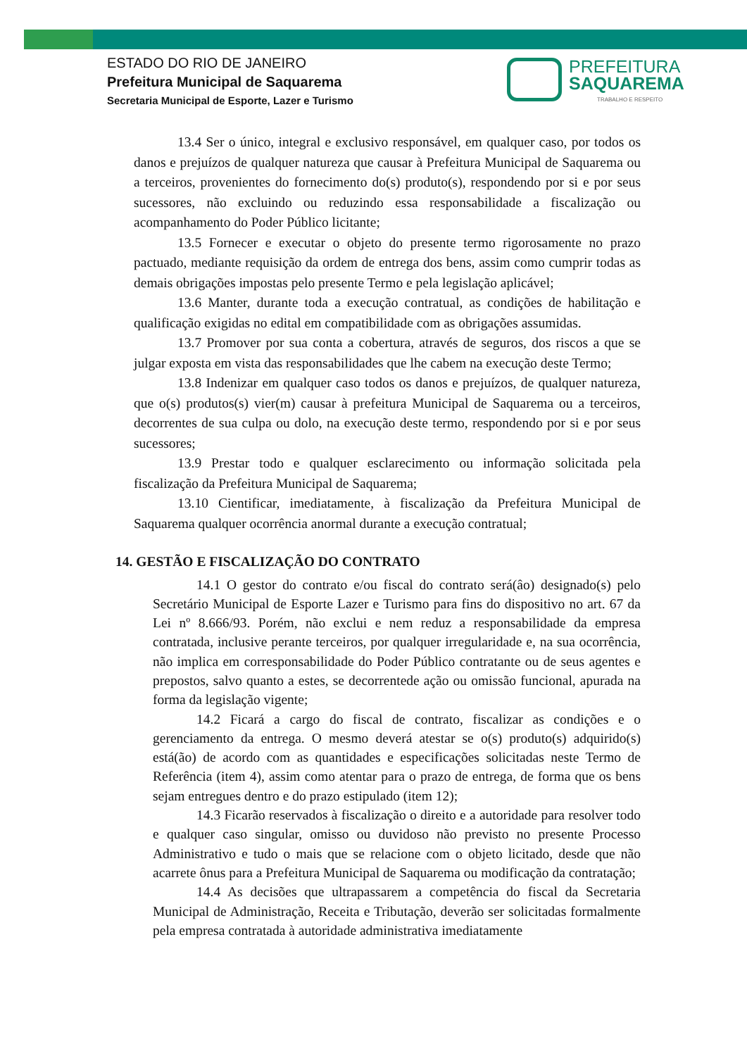ESTADO DO RIO DE JANEIRO
Prefeitura Municipal de Saquarema
Secretaria Municipal de Esporte, Lazer e Turismo
PREFEITURA
SAQUAREMA
TRABALHO E RESPEITO
13.4 Ser o único, integral e exclusivo responsável, em qualquer caso, por todos os danos e prejuízos de qualquer natureza que causar à Prefeitura Municipal de Saquarema ou a terceiros, provenientes do fornecimento do(s) produto(s), respondendo por si e por seus sucessores, não excluindo ou reduzindo essa responsabilidade a fiscalização ou acompanhamento do Poder Público licitante;
13.5 Fornecer e executar o objeto do presente termo rigorosamente no prazo pactuado, mediante requisição da ordem de entrega dos bens, assim como cumprir todas as demais obrigações impostas pelo presente Termo e pela legislação aplicável;
13.6 Manter, durante toda a execução contratual, as condições de habilitação e qualificação exigidas no edital em compatibilidade com as obrigações assumidas.
13.7 Promover por sua conta a cobertura, através de seguros, dos riscos a que se julgar exposta em vista das responsabilidades que lhe cabem na execução deste Termo;
13.8 Indenizar em qualquer caso todos os danos e prejuízos, de qualquer natureza, que o(s) produtos(s) vier(m) causar à prefeitura Municipal de Saquarema ou a terceiros, decorrentes de sua culpa ou dolo, na execução deste termo, respondendo por si e por seus sucessores;
13.9 Prestar todo e qualquer esclarecimento ou informação solicitada pela fiscalização da Prefeitura Municipal de Saquarema;
13.10 Cientificar, imediatamente, à fiscalização da Prefeitura Municipal de Saquarema qualquer ocorrência anormal durante a execução contratual;
14. GESTÃO E FISCALIZAÇÃO DO CONTRATO
14.1 O gestor do contrato e/ou fiscal do contrato será(âo) designado(s) pelo Secretário Municipal de Esporte Lazer e Turismo para fins do dispositivo no art. 67 da Lei nº 8.666/93. Porém, não exclui e nem reduz a responsabilidade da empresa contratada, inclusive perante terceiros, por qualquer irregularidade e, na sua ocorrência, não implica em corresponsabilidade do Poder Público contratante ou de seus agentes e prepostos, salvo quanto a estes, se decorrentede ação ou omissão funcional, apurada na forma da legislação vigente;
14.2 Ficará a cargo do fiscal de contrato, fiscalizar as condições e o gerenciamento da entrega. O mesmo deverá atestar se o(s) produto(s) adquirido(s) está(ão) de acordo com as quantidades e especificações solicitadas neste Termo de Referência (item 4), assim como atentar para o prazo de entrega, de forma que os bens sejam entregues dentro e do prazo estipulado (item 12);
14.3 Ficarão reservados à fiscalização o direito e a autoridade para resolver todo e qualquer caso singular, omisso ou duvidoso não previsto no presente Processo Administrativo e tudo o mais que se relacione com o objeto licitado, desde que não acarrete ônus para a Prefeitura Municipal de Saquarema ou modificação da contratação;
14.4 As decisões que ultrapassarem a competência do fiscal da Secretaria Municipal de Administração, Receita e Tributação, deverão ser solicitadas formalmente pela empresa contratada à autoridade administrativa imediatamente